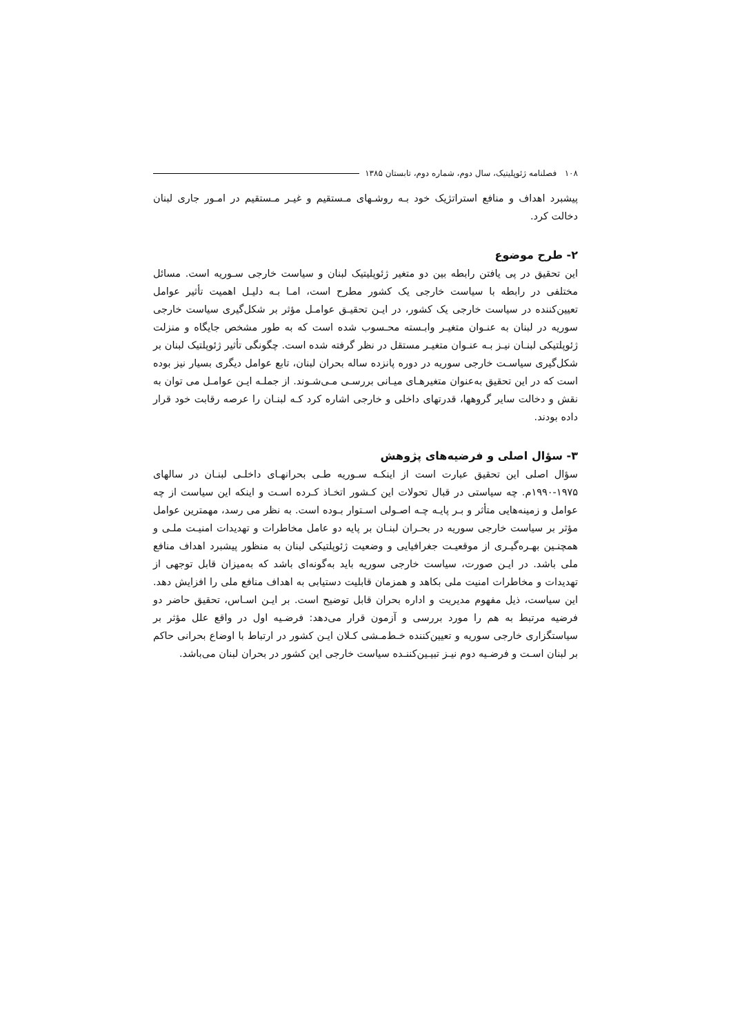۱۰۸ فصلنامه ژئوپلیتیک، سال دوم، شماره دوم، تابستان ۱۳۸۵
پیشبرد اهداف و منافع استراتژیک خود بـه روشـهای مـستقیم و غیـر مـستقیم در امـور جاری لبنان دخالت کرد.
۲- طرح موضوع
این تحقیق در پی یافتن رابطه بین دو متغیر ژئوپلیتیک لبنان و سیاست خارجی سـوریه است. مسائل مختلفی در رابطه با سیاست خارجی یک کشور مطرح است، امـا بـه دلیـل اهمیت تأثیر عوامل تعیین‌کننده در سیاست خارجی یک کشور، در ایـن تحقیـق عوامـل مؤثر بر شکل‌گیری سیاست خارجی سوریه در لبنان به عنـوان متغیـر وابـسته محـسوب شده است که به طور مشخص جایگاه و منزلت ژئوپلتیکی لبنـان نیـز بـه عنـوان متغیـر مستقل در نظر گرفته شده است. چگونگی تأثیر ژئوپلتیک لبنان بر شکل‌گیری سیاسـت خارجی سوریه در دوره پانزده ساله بحران لبنان، تابع عوامل دیگری بسیار نیز بوده است که در این تحقیق به‌عنوان متغیرهـای میـانی بررسـی مـی‌شـوند. از جملـه ایـن عوامـل می توان به نقش و دخالت سایر گروهها، قدرتهای داخلی و خارجی اشاره کرد کـه لبنـان را عرصه رقابت خود قرار داده بودند.
۳- سؤال اصلی و فرضیه‌های پژوهش
سؤال اصلی این تحقیق عبارت است از اینکـه سـوریه طـی بحرانهـای داخلـی لبنـان در سالهای ۱۹۷۵-۱۹۹۰م. چه سیاستی در قبال تحولات این کـشور اتخـاذ کـرده اسـت و اینکه این سیاست از چه عوامل و زمینه‌هایی متأثر و بـر پایـه چـه اصـولی اسـتوار بـوده است. به نظر می رسد، مهمترین عوامل مؤثر بر سیاست خارجی سوریه در بحـران لبنـان بر پایه دو عامل مخاطرات و تهدیدات امنیـت ملـی و همچنـین بهـره‌گیـری از موقعیـت جغرافیایی و وضعیت ژئوپلتیکی لبنان به منظور پیشبرد اهداف منافع ملی باشد. در ایـن صورت، سیاست خارجی سوریه باید به‌گونه‌ای باشد که به‌میزان قابل توجهی از تهدیدات و مخاطرات امنیت ملی بکاهد و همزمان قابلیت دستیابی به اهداف منافع ملی را افزایش دهد. این سیاست، ذیل مفهوم مدیریت و اداره بحران قابل توضیح است. بر ایـن اسـاس، تحقیق حاضر دو فرضیه مرتبط به هم را مورد بررسی و آزمون قرار می‌دهد: فرضـیه اول در واقع علل مؤثر بر سیاستگزاری خارجی سوریه و تعیین‌کننده خـط‌مـشی کـلان ایـن کشور در ارتباط با اوضاع بحرانی حاکم بر لبنان اسـت و فرضـیه دوم نیـز تبیـین‌کننـده سیاست خارجی این کشور در بحران لبنان می‌باشد.